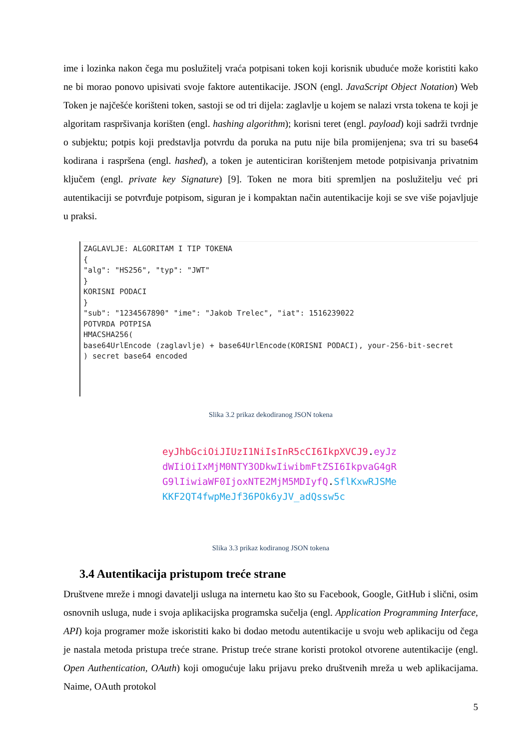ime i lozinka nakon čega mu poslužitelj vraća potpisani token koji korisnik ubuduće može koristiti kako ne bi morao ponovo upisivati svoje faktore autentikacije. JSON (engl. JavaScript Object Notation) Web Token je najčešće korišteni token, sastoji se od tri dijela: zaglavlje u kojem se nalazi vrsta tokena te koji je algoritam raspršivanja korišten (engl. hashing algorithm); korisni teret (engl. payload) koji sadrži tvrdnje o subjektu; potpis koji predstavlja potvrdu da poruka na putu nije bila promijenjena; sva tri su base64 kodirana i raspršena (engl. hashed), a token je autenticiran korištenjem metode potpisivanja privatnim ključem (engl. private key Signature) [9]. Token ne mora biti spremljen na poslužitelju već pri autentikaciji se potvrđuje potpisom, siguran je i kompaktan način autentikacije koji se sve više pojavljuje u praksi.
ZAGLAVLJE: ALGORITAM I TIP TOKENA { "alg": "HS256", "typ": "JWT" } KORISNI PODACI } "sub": "1234567890" "ime": "Jakob Trelec", "iat": 1516239022 POTVRDA POTPISA HMACSHA256( base64UrlEncode (zaglavlje) + base64UrlEncode(KORISNI PODACI), your-256-bit-secret ) secret base64 encoded
Slika 3.2 prikaz dekodiranog JSON tokena
eyJhbGciOiJIUzI1NiIsInR5cCI6IkpXVCJ9.eyJzdWIiOiIxMjM0NTY3ODkwIiwibmFtZSI6IkpvaG4gRG9lIiwiaWF0IjoxNTE2MjM5MDIyfQ.SflKxwRJSMeKKF2QT4fwpMeJf36POk6yJV_adQssw5c
Slika 3.3 prikaz kodiranog JSON tokena
3.4 Autentikacija pristupom treće strane
Društvene mreže i mnogi davatelji usluga na internetu kao što su Facebook, Google, GitHub i slični, osim osnovnih usluga, nude i svoja aplikacijska programska sučelja (engl. Application Programming Interface, API) koja programer može iskoristiti kako bi dodao metodu autentikacije u svoju web aplikaciju od čega je nastala metoda pristupa treće strane. Pristup treće strane koristi protokol otvorene autentikacije (engl. Open Authentication, OAuth) koji omogućuje laku prijavu preko društvenih mreža u web aplikacijama. Naime, OAuth protokol
5